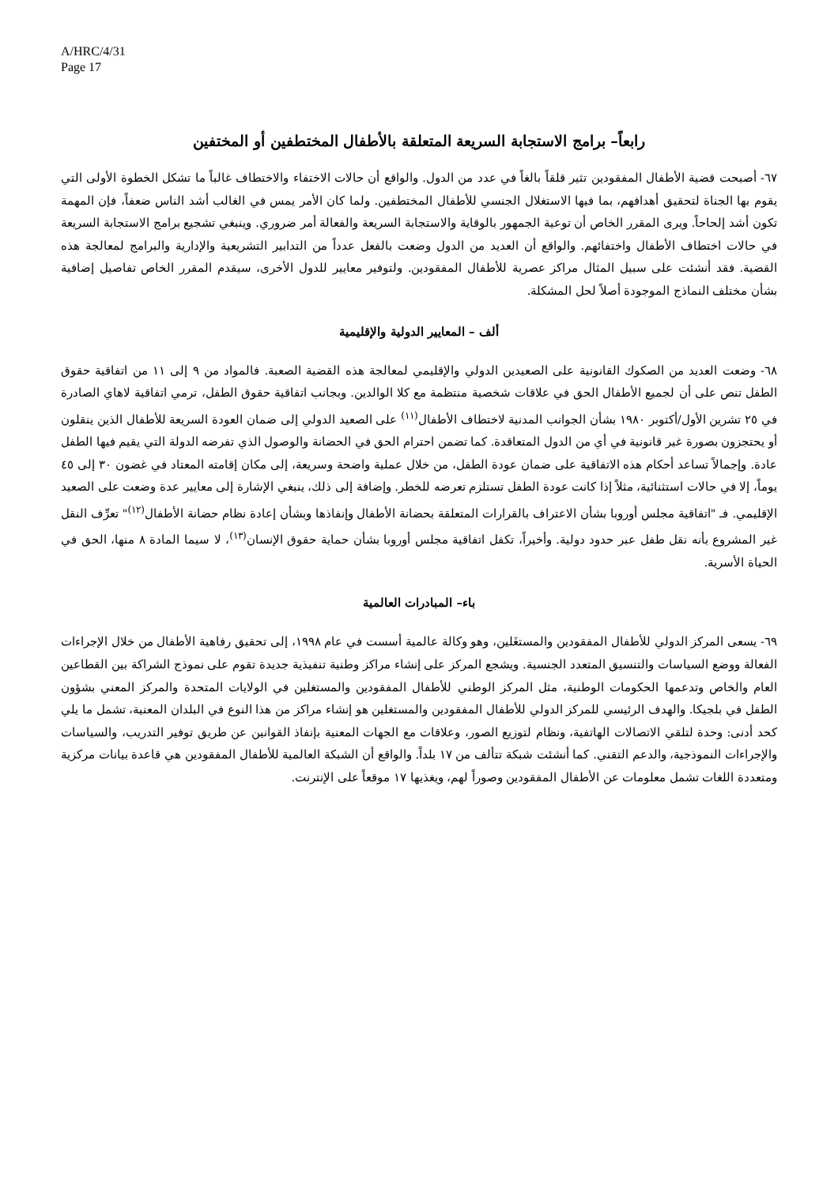A/HRC/4/31
Page 17
رابعاً– برامج الاستجابة السريعة المتعلقة بالأطفال المختطفين أو المختفين
٦٧- أصبحت قضية الأطفال المفقودين تثير قلقاً بالغاً في عدد من الدول. والواقع أن حالات الاختفاء والاختطاف غالباً ما تشكل الخطوة الأولى التي يقوم بها الجناة لتحقيق أهدافهم، بما فيها الاستغلال الجنسي للأطفال المختطفين. ولما كان الأمر يمس في الغالب أشد الناس ضعفاً، فإن المهمة تكون أشد إلحاحاً. ويرى المقرر الخاص أن توعية الجمهور بالوقاية والاستجابة السريعة والفعالة أمر ضروري. وينبغي تشجيع برامج الاستجابة السريعة في حالات اختطاف الأطفال واختفائهم. والواقع أن العديد من الدول وضعت بالفعل عدداً من التدابير التشريعية والإدارية والبرامج لمعالجة هذه القضية. فقد أنشئت على سبيل المثال مراكز عصرية للأطفال المفقودين. ولتوفير معايير للدول الأخرى، سيقدم المقرر الخاص تفاصيل إضافية بشأن مختلف النماذج الموجودة أصلاً لحل المشكلة.
ألف – المعايير الدولية والإقليمية
٦٨- وضعت العديد من الصكوك القانونية على الصعيدين الدولي والإقليمي لمعالجة هذه القضية الصعبة. فالمواد من ٩ إلى ١١ من اتفاقية حقوق الطفل تنص على أن لجميع الأطفال الحق في علاقات شخصية منتظمة مع كلا الوالدين. وبجانب اتفاقية حقوق الطفل، ترمي اتفاقية لاهاي الصادرة في ٢٥ تشرين الأول/أكتوبر ١٩٨٠ بشأن الجوانب المدنية لاختطاف الأطفال<sup>(١١)</sup> على الصعيد الدولي إلى ضمان العودة السريعة للأطفال الذين ينقلون أو يحتجزون بصورة غير قانونية في أي من الدول المتعاقدة. كما تضمن احترام الحق في الحضانة والوصول الذي تفرضه الدولة التي يقيم فيها الطفل عادة. وإجمالاً تساعد أحكام هذه الاتفاقية على ضمان عودة الطفل، من خلال عملية واضحة وسريعة، إلى مكان إقامته المعتاد في غضون ٣٠ إلى ٤٥ يوماً، إلا في حالات استثنائية، مثلاً إذا كانت عودة الطفل تستلزم تعرضه للخطر. وإضافة إلى ذلك، ينبغي الإشارة إلى معايير عدة وضعت على الصعيد الإقليمي. فـ "اتفاقية مجلس أوروبا بشأن الاعتراف بالقرارات المتعلقة بحضانة الأطفال وإنفاذها وبشأن إعادة نظام حضانة الأطفال<sup>(١٢)</sup>" تعرِّف النقل غير المشروع بأنه نقل طفل عبر حدود دولية. وأخيراً، تكفل اتفاقية مجلس أوروبا بشأن حماية حقوق الإنسان<sup>(١٣)</sup>، لا سيما المادة ٨ منها، الحق في الحياة الأسرية.
باء– المبادرات العالمية
٦٩- يسعى المركز الدولي للأطفال المفقودين والمستغَلين، وهو وكالة عالمية أسست في عام ١٩٩٨، إلى تحقيق رفاهية الأطفال من خلال الإجراءات الفعالة ووضع السياسات والتنسيق المتعدد الجنسية. ويشجع المركز على إنشاء مراكز وطنية تنفيذية جديدة تقوم على نموذج الشراكة بين القطاعين العام والخاص وتدعمها الحكومات الوطنية، مثل المركز الوطني للأطفال المفقودين والمستغلين في الولايات المتحدة والمركز المعني بشؤون الطفل في بلجيكا. والهدف الرئيسي للمركز الدولي للأطفال المفقودين والمستغلين هو إنشاء مراكز من هذا النوع في البلدان المعنية، تشمل ما يلي كحد أدنى: وحدة لتلقي الاتصالات الهاتفية، ونظام لتوزيع الصور، وعلاقات مع الجهات المعنية بإنفاذ القوانين عن طريق توفير التدريب، والسياسات والإجراءات النموذجية، والدعم التقني. كما أنشئت شبكة تتألف من ١٧ بلداً. والواقع أن الشبكة العالمية للأطفال المفقودين هي قاعدة بيانات مركزية ومتعددة اللغات تشمل معلومات عن الأطفال المفقودين وصوراً لهم، ويغذيها ١٧ موقعاً على الإنترنت.